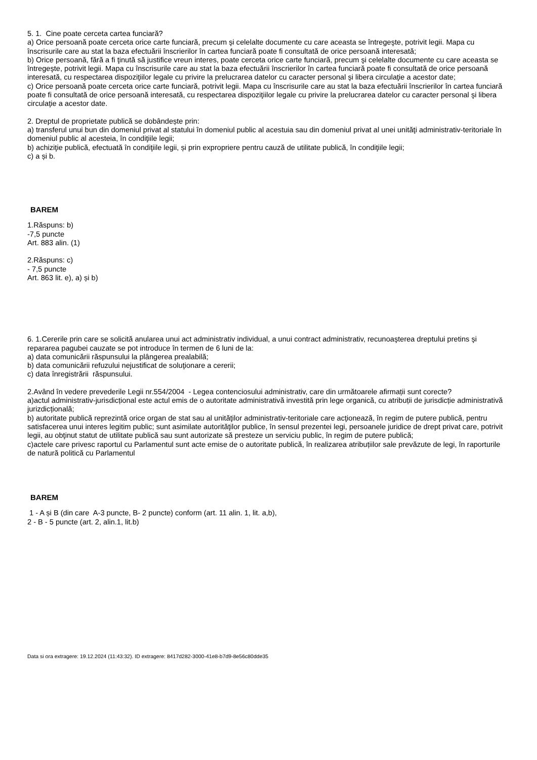5. 1. Cine poate cerceta cartea funciară?
a) Orice persoană poate cerceta orice carte funciară, precum şi celelalte documente cu care aceasta se întregeşte, potrivit legii. Mapa cu înscrisurile care au stat la baza efectuării înscrierilor în cartea funciară poate fi consultată de orice persoană interesată;
b) Orice persoană, fără a fi ţinută să justifice vreun interes, poate cerceta orice carte funciară, precum şi celelalte documente cu care aceasta se întregeşte, potrivit legii. Mapa cu înscrisurile care au stat la baza efectuării înscrierilor în cartea funciară poate fi consultată de orice persoană interesată, cu respectarea dispoziţiilor legale cu privire la prelucrarea datelor cu caracter personal şi libera circulaţie a acestor date;
c) Orice persoană poate cerceta orice carte funciară, potrivit legii. Mapa cu înscrisurile care au stat la baza efectuării înscrierilor în cartea funciară poate fi consultată de orice persoană interesată, cu respectarea dispoziţiilor legale cu privire la prelucrarea datelor cu caracter personal şi libera circulaţie a acestor date.
2. Dreptul de proprietate publică se dobândește prin:
a) transferul unui bun din domeniul privat al statului în domeniul public al acestuia sau din domeniul privat al unei unităţi administrativ-teritoriale în domeniul public al acesteia, în condiţiile legii;
b) achiziţie publică, efectuată în condiţiile legii, și prin expropriere pentru cauză de utilitate publică, în condiţiile legii;
c) a și b.
BAREM
1.Răspuns: b)
-7,5 puncte
Art. 883 alin. (1)
2.Răspuns: c)
- 7,5 puncte
Art. 863 lit. e), a) și b)
6. 1.Cererile prin care se solicită anularea unui act administrativ individual, a unui contract administrativ, recunoaşterea dreptului pretins şi repararea pagubei cauzate se pot introduce în termen de 6 luni de la:
a) data comunicării răspunsului la plângerea prealabilă;
b) data comunicării refuzului nejustificat de soluţionare a cererii;
c) data înregistrării răspunsului.
2.Având în vedere prevederile Legii nr.554/2004 - Legea contenciosului administrativ, care din următoarele afirmații sunt corecte?
a)actul administrativ-jurisdicțional este actul emis de o autoritate administrativă investită prin lege organică, cu atribuții de jurisdicție administrativă jurizdicțională;
b) autoritate publică reprezintă orice organ de stat sau al unităţilor administrativ-teritoriale care acţionează, în regim de putere publică, pentru satisfacerea unui interes legitim public; sunt asimilate autorităţilor publice, în sensul prezentei legi, persoanele juridice de drept privat care, potrivit legii, au obţinut statut de utilitate publică sau sunt autorizate să presteze un serviciu public, în regim de putere publică;
c)actele care privesc raportul cu Parlamentul sunt acte emise de o autoritate publică, în realizarea atribuțiilor sale prevăzute de legi, în raporturile de natură politică cu Parlamentul
BAREM
1 - A și B (din care A-3 puncte, B- 2 puncte) conform (art. 11 alin. 1, lit. a,b),
2 - B - 5 puncte (art. 2, alin.1, lit.b)
Data si ora extragere: 19.12.2024 (11:43:32). ID extragere: 8417d282-3000-41e8-b7d9-8e56c80dde35